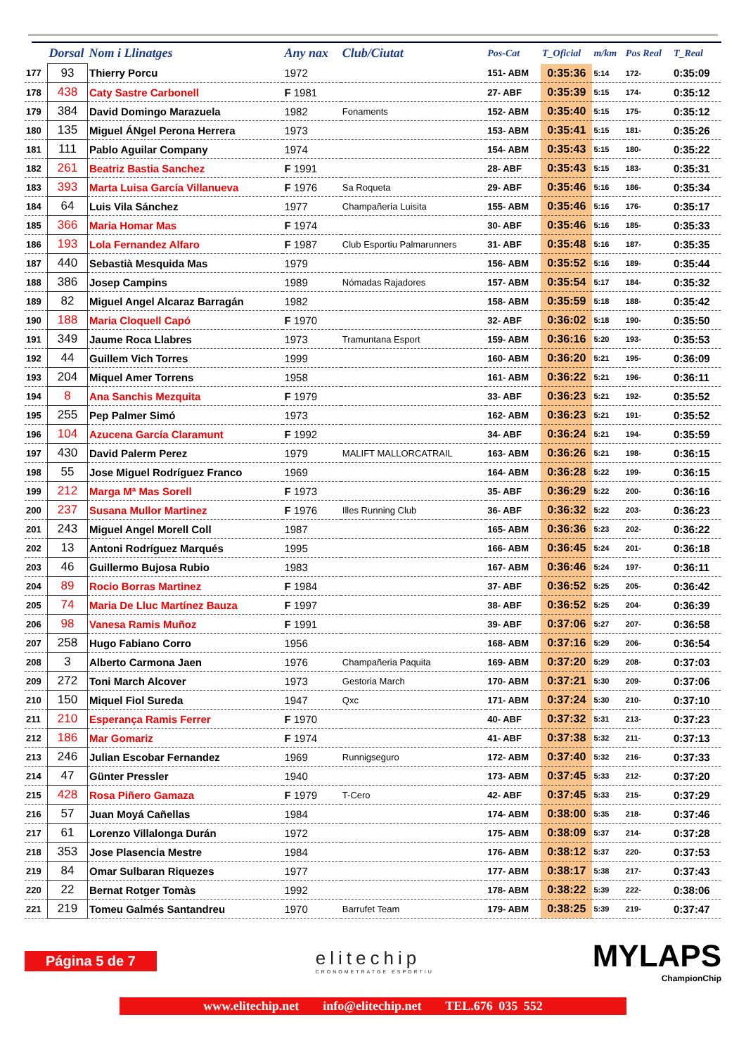| | Dorsal | Nom i Llinatges | Any nax | Club/Ciutat | Pos-Cat | T_Oficial | m/km | Pos Real | T_Real |
| --- | --- | --- | --- | --- | --- | --- | --- | --- | --- |
| 177 | 93 | Thierry Porcu | 1972 | | 151- ABM | 0:35:36 | 5:14 | 172- | 0:35:09 |
| 178 | 438 | Caty Sastre Carbonell | F 1981 | | 27- ABF | 0:35:39 | 5:15 | 174- | 0:35:12 |
| 179 | 384 | David Domingo Marazuela | 1982 | Fonaments | 152- ABM | 0:35:40 | 5:15 | 175- | 0:35:12 |
| 180 | 135 | Miguel ÁNgel Perona Herrera | 1973 | | 153- ABM | 0:35:41 | 5:15 | 181- | 0:35:26 |
| 181 | 111 | Pablo Aguilar Company | 1974 | | 154- ABM | 0:35:43 | 5:15 | 180- | 0:35:22 |
| 182 | 261 | Beatriz Bastia Sanchez | F 1991 | | 28- ABF | 0:35:43 | 5:15 | 183- | 0:35:31 |
| 183 | 393 | Marta Luisa García Villanueva | F 1976 | Sa Roqueta | 29- ABF | 0:35:46 | 5:16 | 186- | 0:35:34 |
| 184 | 64 | Luis Vila Sánchez | 1977 | Champañería Luisita | 155- ABM | 0:35:46 | 5:16 | 176- | 0:35:17 |
| 185 | 366 | Maria Homar Mas | F 1974 | | 30- ABF | 0:35:46 | 5:16 | 185- | 0:35:33 |
| 186 | 193 | Lola Fernandez Alfaro | F 1987 | Club Esportiu Palmarunners | 31- ABF | 0:35:48 | 5:16 | 187- | 0:35:35 |
| 187 | 440 | Sebastià Mesquida Mas | 1979 | | 156- ABM | 0:35:52 | 5:16 | 189- | 0:35:44 |
| 188 | 386 | Josep Campins | 1989 | Nómadas Rajadores | 157- ABM | 0:35:54 | 5:17 | 184- | 0:35:32 |
| 189 | 82 | Miguel Angel Alcaraz Barragán | 1982 | | 158- ABM | 0:35:59 | 5:18 | 188- | 0:35:42 |
| 190 | 188 | Maria Cloquell Capó | F 1970 | | 32- ABF | 0:36:02 | 5:18 | 190- | 0:35:50 |
| 191 | 349 | Jaume Roca Llabres | 1973 | Tramuntana Esport | 159- ABM | 0:36:16 | 5:20 | 193- | 0:35:53 |
| 192 | 44 | Guillem Vich Torres | 1999 | | 160- ABM | 0:36:20 | 5:21 | 195- | 0:36:09 |
| 193 | 204 | Miquel Amer Torrens | 1958 | | 161- ABM | 0:36:22 | 5:21 | 196- | 0:36:11 |
| 194 | 8 | Ana Sanchis Mezquita | F 1979 | | 33- ABF | 0:36:23 | 5:21 | 192- | 0:35:52 |
| 195 | 255 | Pep Palmer Simó | 1973 | | 162- ABM | 0:36:23 | 5:21 | 191- | 0:35:52 |
| 196 | 104 | Azucena García Claramunt | F 1992 | | 34- ABF | 0:36:24 | 5:21 | 194- | 0:35:59 |
| 197 | 430 | David Palerm Perez | 1979 | MALIFT MALLORCATRAIL | 163- ABM | 0:36:26 | 5:21 | 198- | 0:36:15 |
| 198 | 55 | Jose Miguel Rodríguez Franco | 1969 | | 164- ABM | 0:36:28 | 5:22 | 199- | 0:36:15 |
| 199 | 212 | Marga Mª Mas Sorell | F 1973 | | 35- ABF | 0:36:29 | 5:22 | 200- | 0:36:16 |
| 200 | 237 | Susana Mullor Martinez | F 1976 | Illes Running Club | 36- ABF | 0:36:32 | 5:22 | 203- | 0:36:23 |
| 201 | 243 | Miguel Angel Morell Coll | 1987 | | 165- ABM | 0:36:36 | 5:23 | 202- | 0:36:22 |
| 202 | 13 | Antoni Rodríguez Marqués | 1995 | | 166- ABM | 0:36:45 | 5:24 | 201- | 0:36:18 |
| 203 | 46 | Guillermo Bujosa Rubio | 1983 | | 167- ABM | 0:36:46 | 5:24 | 197- | 0:36:11 |
| 204 | 89 | Rocio Borras Martinez | F 1984 | | 37- ABF | 0:36:52 | 5:25 | 205- | 0:36:42 |
| 205 | 74 | Maria De Lluc Martínez Bauza | F 1997 | | 38- ABF | 0:36:52 | 5:25 | 204- | 0:36:39 |
| 206 | 98 | Vanesa Ramis Muñoz | F 1991 | | 39- ABF | 0:37:06 | 5:27 | 207- | 0:36:58 |
| 207 | 258 | Hugo Fabiano Corro | 1956 | | 168- ABM | 0:37:16 | 5:29 | 206- | 0:36:54 |
| 208 | 3 | Alberto Carmona Jaen | 1976 | Champañeria Paquita | 169- ABM | 0:37:20 | 5:29 | 208- | 0:37:03 |
| 209 | 272 | Toni March Alcover | 1973 | Gestoria March | 170- ABM | 0:37:21 | 5:30 | 209- | 0:37:06 |
| 210 | 150 | Miquel Fiol Sureda | 1947 | Qxc | 171- ABM | 0:37:24 | 5:30 | 210- | 0:37:10 |
| 211 | 210 | Esperança Ramis Ferrer | F 1970 | | 40- ABF | 0:37:32 | 5:31 | 213- | 0:37:23 |
| 212 | 186 | Mar Gomariz | F 1974 | | 41- ABF | 0:37:38 | 5:32 | 211- | 0:37:13 |
| 213 | 246 | Julian Escobar Fernandez | 1969 | Runnigseguro | 172- ABM | 0:37:40 | 5:32 | 216- | 0:37:33 |
| 214 | 47 | Günter Pressler | 1940 | | 173- ABM | 0:37:45 | 5:33 | 212- | 0:37:20 |
| 215 | 428 | Rosa Piñero Gamaza | F 1979 | T-Cero | 42- ABF | 0:37:45 | 5:33 | 215- | 0:37:29 |
| 216 | 57 | Juan Moyá Cañellas | 1984 | | 174- ABM | 0:38:00 | 5:35 | 218- | 0:37:46 |
| 217 | 61 | Lorenzo Villalonga Durán | 1972 | | 175- ABM | 0:38:09 | 5:37 | 214- | 0:37:28 |
| 218 | 353 | Jose Plasencia Mestre | 1984 | | 176- ABM | 0:38:12 | 5:37 | 220- | 0:37:53 |
| 219 | 84 | Omar Sulbaran Riquezes | 1977 | | 177- ABM | 0:38:17 | 5:38 | 217- | 0:37:43 |
| 220 | 22 | Bernat Rotger Tomàs | 1992 | | 178- ABM | 0:38:22 | 5:39 | 222- | 0:38:06 |
| 221 | 219 | Tomeu Galmés Santandreu | 1970 | Barrufet Team | 179- ABM | 0:38:25 | 5:39 | 219- | 0:37:47 |
Página 5 de 7
elitechip
CRONOMETRATGE ESPORTIU
MYLAPS
ChampionChip
www.elitechip.net info@elitechip.net TEL.676 035 552